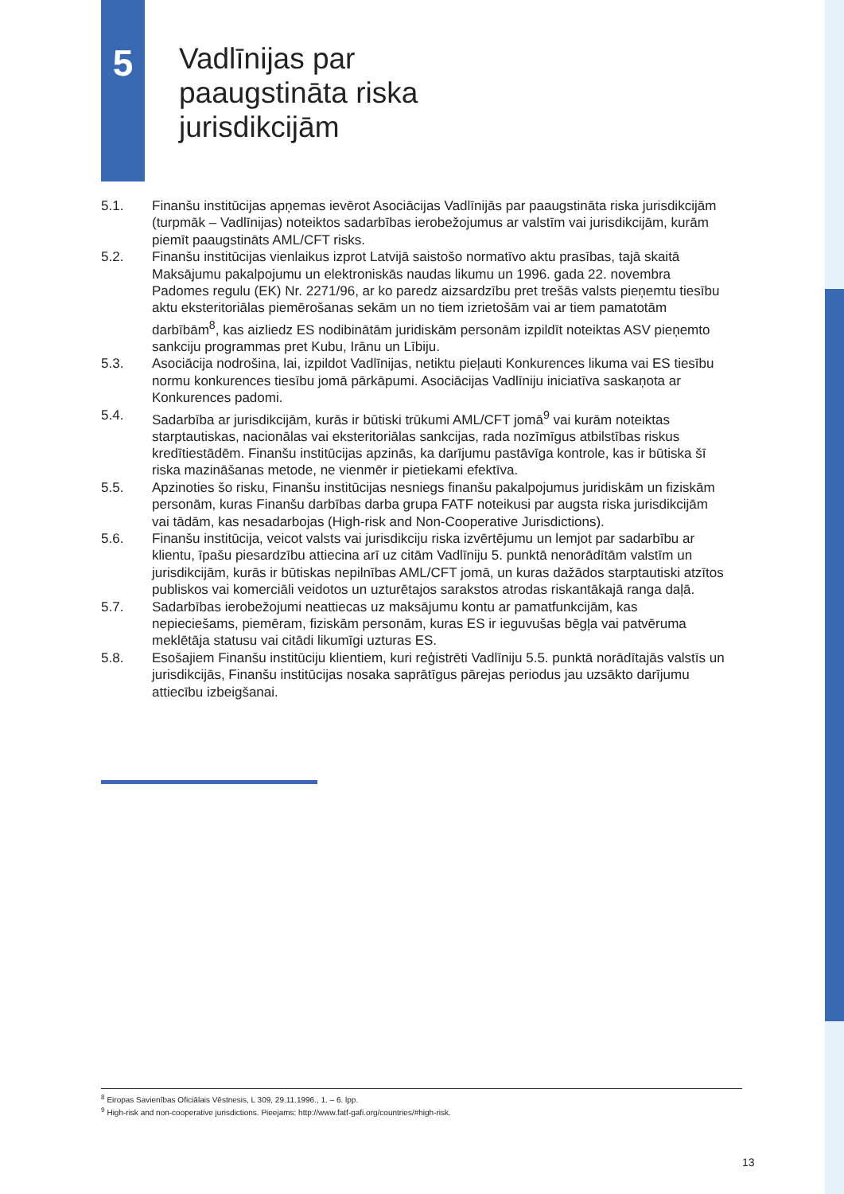5
Vadlīnijas par
paaugstināta riska
jurisdikcijām
5.1. Finanšu institūcijas apņemas ievērot Asociācijas Vadlīnijās par paaugstināta riska jurisdikcijām (turpmāk – Vadlīnijas) noteiktos sadarbības ierobežojumus ar valstīm vai jurisdikcijām, kurām piemīt paaugstināts AML/CFT risks.
5.2. Finanšu institūcijas vienlaikus izprot Latvijā saistošo normatīvo aktu prasības, tajā skaitā Maksājumu pakalpojumu un elektroniskās naudas likumu un 1996. gada 22. novembra Padomes regulu (EK) Nr. 2271/96, ar ko paredz aizsardzību pret trešās valsts pieņemtu tiesību aktu eksteritoriālas piemērošanas sekām un no tiem izrietošām vai ar tiem pamatotām darbībām<sup>8</sup>, kas aizliedz ES nodibinātām juridiskām personām izpildīt noteiktas ASV pieņemto sankciju programmas pret Kubu, Irānu un Lībiju.
5.3. Asociācija nodrošina, lai, izpildot Vadlīnijas, netiktu pieļauti Konkurences likuma vai ES tiesību normu konkurences tiesību jomā pārkāpumi. Asociācijas Vadlīniju iniciatīva saskaņota ar Konkurences padomi.
5.4. Sadarbība ar jurisdikcijām, kurās ir būtiski trūkumi AML/CFT jomā<sup>9</sup> vai kurām noteiktas starptautiskas, nacionālas vai eksteritoriālas sankcijas, rada nozīmīgus atbilstības riskus kredītiestādēm. Finanšu institūcijas apzinās, ka darījumu pastāvīga kontrole, kas ir būtiska šī riska mazināšanas metode, ne vienmēr ir pietiekami efektīva.
5.5. Apzinoties šo risku, Finanšu institūcijas nesniegs finanšu pakalpojumus juridiskām un fiziskām personām, kuras Finanšu darbības darba grupa FATF noteikusi par augsta riska jurisdikcijām vai tādām, kas nesadarbojas (High-risk and Non-Cooperative Jurisdictions).
5.6. Finanšu institūcija, veicot valsts vai jurisdikciju riska izvērtējumu un lemjot par sadarbību ar klientu, īpašu piesardzību attiecina arī uz citām Vadlīniju 5. punktā nenorādītām valstīm un jurisdikcijām, kurās ir būtiskas nepilnības AML/CFT jomā, un kuras dažādos starptautiski atzītos publiskos vai komerciāli veidotos un uzturētajos sarakstos atrodas riskantākajā ranga daļā.
5.7. Sadarbības ierobežojumi neattiecas uz maksājumu kontu ar pamatfunkcijām, kas nepieciešams, piemēram, fiziskām personām, kuras ES ir ieguvušas bēgļa vai patvēruma meklētāja statusu vai citādi likumīgi uzturas ES.
5.8. Esošajiem Finanšu institūciju klientiem, kuri reģistrēti Vadlīniju 5.5. punktā norādītajās valstīs un jurisdikcijās, Finanšu institūcijas nosaka saprātīgus pārejas periodus jau uzsākto darījumu attiecību izbeigšanai.
<sup>8</sup> Eiropas Savienības Oficiālais Vēstnesis, L 309, 29.11.1996., 1. – 6. lpp.
<sup>9</sup> High-risk and non-cooperative jurisdictions. Pieejams: http://www.fatf-gafi.org/countries/#high-risk.
13